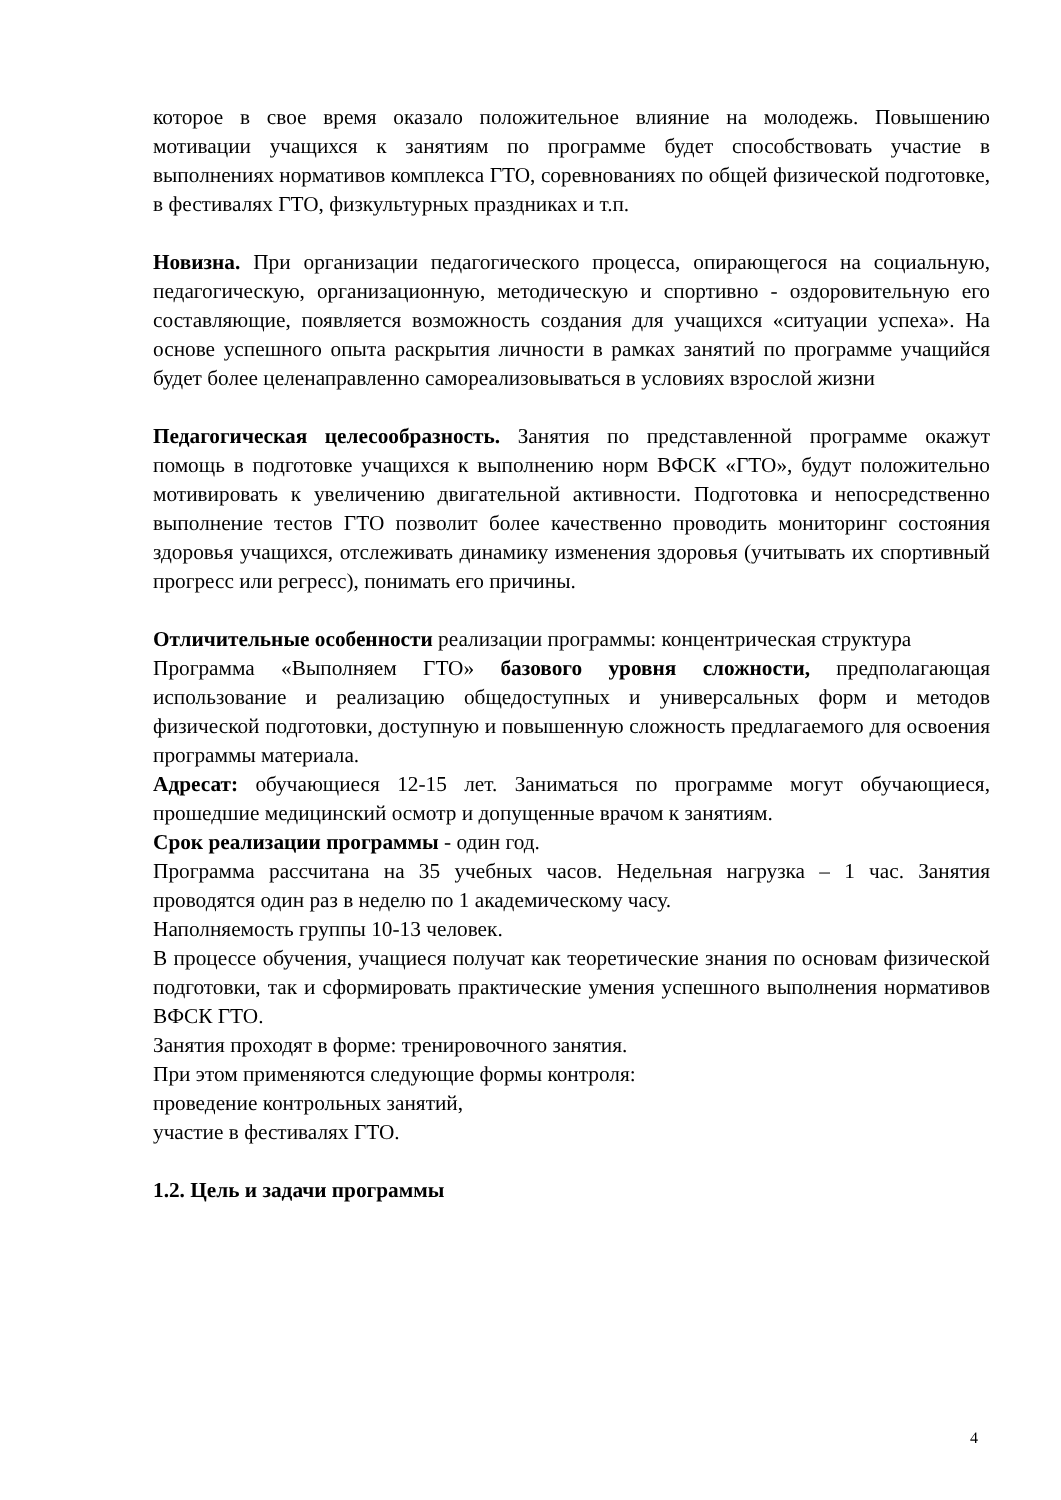которое в свое время оказало положительное влияние на молодежь. Повышению мотивации учащихся к занятиям по программе будет способствовать участие в выполнениях нормативов комплекса ГТО, соревнованиях по общей физической подготовке, в фестивалях ГТО, физкультурных праздниках и т.п.
Новизна. При организации педагогического процесса, опирающегося на социальную, педагогическую, организационную, методическую и спортивно - оздоровительную его составляющие, появляется возможность создания для учащихся «ситуации успеха». На основе успешного опыта раскрытия личности в рамках занятий по программе учащийся будет более целенаправленно самореализовываться в условиях взрослой жизни
Педагогическая целесообразность. Занятия по представленной программе окажут помощь в подготовке учащихся к выполнению норм ВФСК «ГТО», будут положительно мотивировать к увеличению двигательной активности. Подготовка и непосредственно выполнение тестов ГТО позволит более качественно проводить мониторинг состояния здоровья учащихся, отслеживать динамику изменения здоровья (учитывать их спортивный прогресс или регресс), понимать его причины.
Отличительные особенности реализации программы: концентрическая структура
Программа «Выполняем ГТО» базового уровня сложности, предполагающая использование и реализацию общедоступных и универсальных форм и методов физической подготовки, доступную и повышенную сложность предлагаемого для освоения программы материала.
Адресат: обучающиеся 12-15 лет. Заниматься по программе могут обучающиеся, прошедшие медицинский осмотр и допущенные врачом к занятиям.
Срок реализации программы - один год.
Программа рассчитана на 35 учебных часов. Недельная нагрузка – 1 час. Занятия проводятся один раз в неделю по 1 академическому часу.
Наполняемость группы 10-13 человек.
В процессе обучения, учащиеся получат как теоретические знания по основам физической подготовки, так и сформировать практические умения успешного выполнения нормативов ВФСК ГТО.
Занятия проходят в форме: тренировочного занятия.
При этом применяются следующие формы контроля:
проведение контрольных занятий,
участие в фестивалях ГТО.
1.2. Цель и задачи программы
4